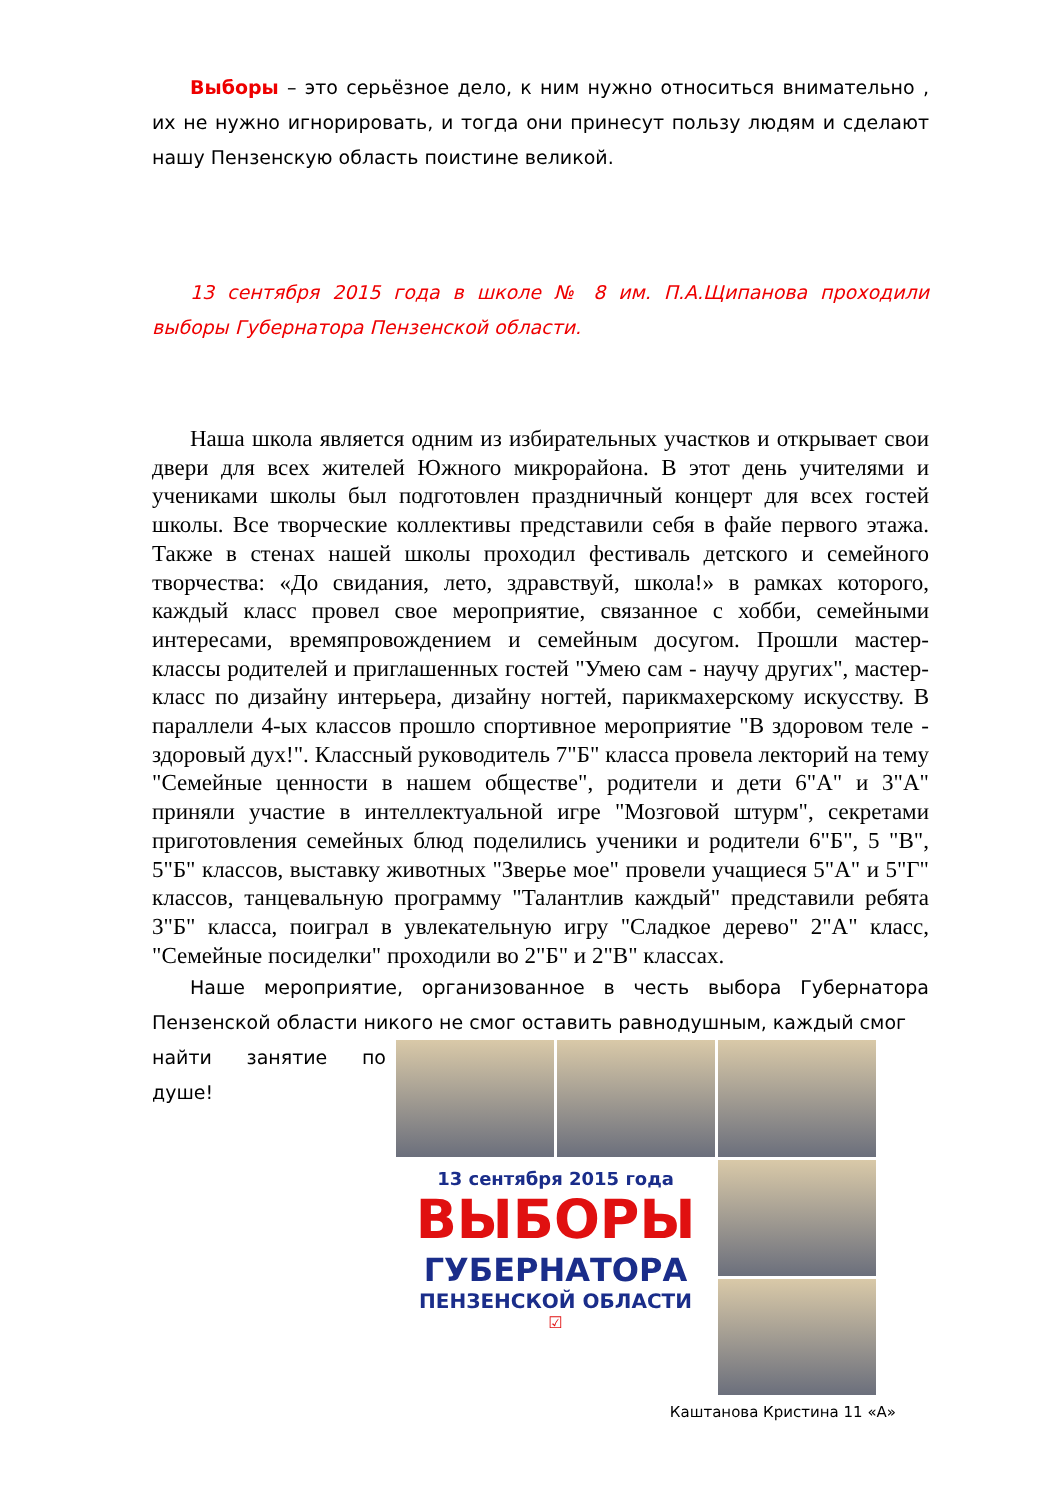Выборы – это серьёзное дело, к ним нужно относиться внимательно , их не нужно игнорировать, и тогда они принесут пользу людям и сделают нашу Пензенскую область поистине великой.
13 сентября 2015 года в школе № 8 им. П.А.Щипанова проходили выборы Губернатора Пензенской области.
Наша школа является одним из избирательных участков и открывает свои двери для всех жителей Южного микрорайона. В этот день учителями и учениками школы был подготовлен праздничный концерт для всех гостей школы. Все творческие коллективы представили себя в файе первого этажа. Также в стенах нашей школы проходил фестиваль детского и семейного творчества: «До свидания, лето, здравствуй, школа!» в рамках которого, каждый класс провел свое мероприятие, связанное с хобби, семейными интересами, времяпровождением и семейным досугом. Прошли мастер-классы родителей и приглашенных гостей "Умею сам - научу других", мастер-класс по дизайну интерьера, дизайну ногтей, парикмахерскому искусству. В параллели 4-ых классов прошло спортивное мероприятие "В здоровом теле - здоровый дух!". Классный руководитель 7"Б" класса провела лекторий на тему "Семейные ценности в нашем обществе", родители и дети 6"А" и 3"А" приняли участие в интеллектуальной игре "Мозговой штурм", секретами приготовления семейных блюд поделились ученики и родители 6"Б", 5 "В", 5"Б" классов, выставку животных "Зверье мое" провели учащиеся 5"А" и 5"Г" классов, танцевальную программу "Талантлив каждый" представили ребята 3"Б" класса, поиграл в увлекательную игру "Сладкое дерево" 2"А" класс, "Семейные посиделки" проходили во 2"Б" и 2"В" классах.
Наше мероприятие, организованное в честь выбора Губернатора Пензенской области никого не смог оставить равнодушным, каждый смог
13 сентября 2015 года
ВЫБОРЫ
ГУБЕРНАТОРА
ПЕНЗЕНСКОЙ ОБЛАСТИ
☑
найти занятие по душе!
Каштанова Кристина 11 «А»